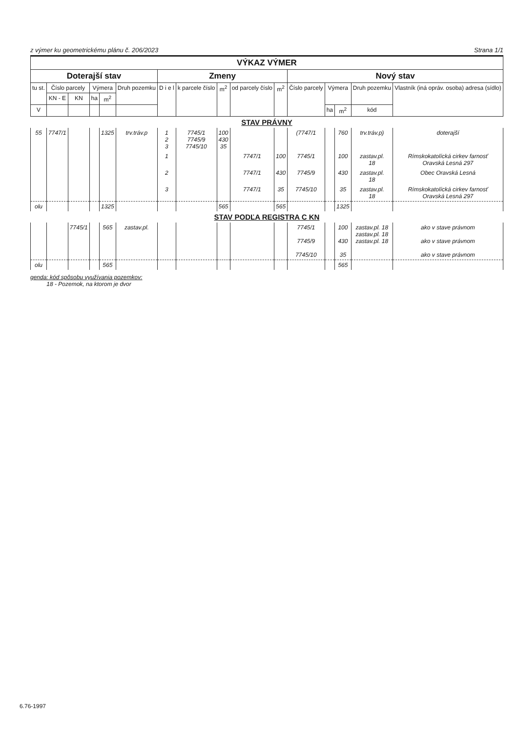z výmer ku geometrickému plánu č. 206/2023 Strana 1/1
| VÝKAZ VÝMER | | | | | | | | | | | | | | | |
| --- | --- | --- | --- | --- | --- | --- | --- | --- | --- | --- | --- | --- | --- | --- | --- |
| Doterajší stav | | | | | | Zmeny | | | | | Nový stav | | | | |
| tu st. | Číslo parcely | | Výmera | | Druh pozemku | D i e l | k parcele číslo | m<sup>2</sup> | od parcely číslo | m<sup>2</sup> | Číslo parcely | Výmera | | Druh pozemku | Vlastník (iná opráv. osoba) adresa (sídlo) |
| | KN - E | KN | ha | m<sup>2</sup> | | | | | | | | | | | |
| V | | | | | | | | | | | | ha | m<sup>2</sup> | kód | |
| STAV PRÁVNY | | | | | | | | | | | | | | | |
| 55 | 7747/1 | | | 1325 | trv.tráv.p | 1 2 3 | 7745/1 7745/9 7745/10 | 100 430 35 | | | (7747/1 | | 760 | trv.tráv.p) | doterajší |
| | | | | | | 1 | | | 7747/1 | 100 | 7745/1 | | 100 | zastav.pl. 18 | Rímskokatolícká cirkev farnosť Oravská Lesná 297 |
| | | | | | | 2 | | | 7747/1 | 430 | 7745/9 | | 430 | zastav.pl. 18 | Obec Oravská Lesná |
| | | | | | | 3 | | | 7747/1 | 35 | 7745/10 | | 35 | zastav.pl. 18 | Rímskokatolícká cirkev farnosť Oravská Lesná 297 |
| olu | | | | 1325 | | | | 565 | | 565 | | | 1325 | | |
| STAV PODĽA REGISTRA C KN | | | | | | | | | | | | | | | |
| | | 7745/1 | | 565 | zastav.pl. | | | | | | 7745/1 7745/9 7745/10 | | 100 430 35 | zastav.pl. 18 zastav.pl. 18 zastav.pl. 18 | ako v stave právnom ako v stave právnom ako v stave právnom |
| olu | | | | 565 | | | | | | | | | 565 | | |
genda: kód spôsobu využívania pozemkov:
18 - Pozemok, na ktorom je dvor
6.76-1997